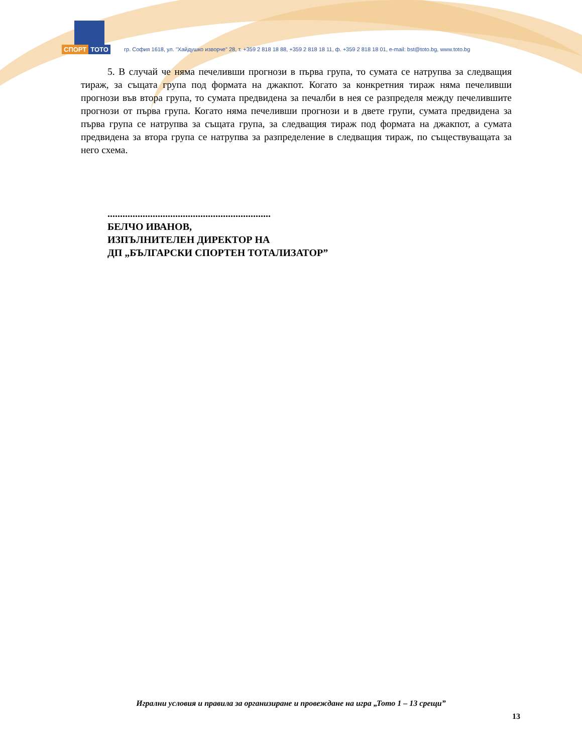СПОРТ ТОТО
гр. София 1618, ул. "Хайдушко изворче" 28, т. +359 2 818 18 88, +359 2 818 18 11, ф. +359 2 818 18 01, e-mail: bst@toto.bg, www.toto.bg
5. В случай че няма печеливши прогнози в първа група, то сумата се натрупва за следващия тираж, за същата група под формата на джакпот. Когато за конкретния тираж няма печеливши прогнози във втора група, то сумата предвидена за печалби в нея се разпределя между печелившите прогнози от първа група. Когато няма печеливши прогнози и в двете групи, сумата предвидена за първа група се натрупва за същата група, за следващия тираж под формата на джакпот, а сумата предвидена за втора група се натрупва за разпределение в следващия тираж, по съществуващата за него схема.
.................................................................
БЕЛЧО ИВАНОВ,
ИЗПЪЛНИТЕЛЕН ДИРЕКТОР НА
ДП „БЪЛГАРСКИ СПОРТЕН ТОТАЛИЗАТОР”
Игрални условия и правила за организиране и провеждане на игра „Тото 1 – 13 срещи”
13